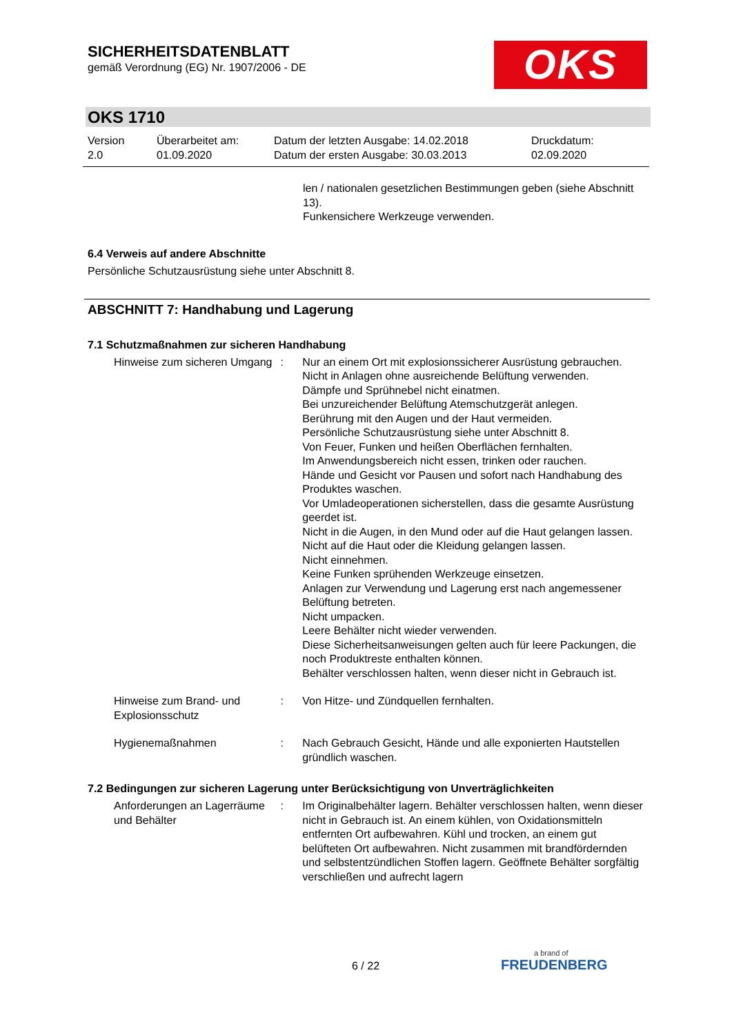SICHERHEITSDATENBLATT
gemäß Verordnung (EG) Nr. 1907/2006 - DE
OKS
OKS 1710
Version
2.0
Überarbeitet am:
01.09.2020
Datum der letzten Ausgabe: 14.02.2018
Datum der ersten Ausgabe: 30.03.2013
Druckdatum:
02.09.2020
len / nationalen gesetzlichen Bestimmungen geben (siehe Abschnitt 13).
Funkensichere Werkzeuge verwenden.
6.4 Verweis auf andere Abschnitte
Persönliche Schutzausrüstung siehe unter Abschnitt 8.
ABSCHNITT 7: Handhabung und Lagerung
7.1 Schutzmaßnahmen zur sicheren Handhabung
Hinweise zum sicheren Umgang
: Nur an einem Ort mit explosionssicherer Ausrüstung gebrauchen.
Nicht in Anlagen ohne ausreichende Belüftung verwenden.
Dämpfe und Sprühnebel nicht einatmen.
Bei unzureichender Belüftung Atemschutzgerät anlegen.
Berührung mit den Augen und der Haut vermeiden.
Persönliche Schutzausrüstung siehe unter Abschnitt 8.
Von Feuer, Funken und heißen Oberflächen fernhalten.
Im Anwendungsbereich nicht essen, trinken oder rauchen.
Hände und Gesicht vor Pausen und sofort nach Handhabung des Produktes waschen.
Vor Umladeoperationen sicherstellen, dass die gesamte Ausrüstung geerdet ist.
Nicht in die Augen, in den Mund oder auf die Haut gelangen lassen.
Nicht auf die Haut oder die Kleidung gelangen lassen.
Nicht einnehmen.
Keine Funken sprühenden Werkzeuge einsetzen.
Anlagen zur Verwendung und Lagerung erst nach angemessener Belüftung betreten.
Nicht umpacken.
Leere Behälter nicht wieder verwenden.
Diese Sicherheitsanweisungen gelten auch für leere Packungen, die noch Produktreste enthalten können.
Behälter verschlossen halten, wenn dieser nicht in Gebrauch ist.
Hinweise zum Brand- und Explosionsschutz
: Von Hitze- und Zündquellen fernhalten.
Hygienemaßnahmen : Nach Gebrauch Gesicht, Hände und alle exponierten Hautstellen gründlich waschen.
7.2 Bedingungen zur sicheren Lagerung unter Berücksichtigung von Unverträglichkeiten
Anforderungen an Lagerräume und Behälter
: Im Originalbehälter lagern. Behälter verschlossen halten, wenn dieser nicht in Gebrauch ist. An einem kühlen, von Oxidationsmitteln entfernten Ort aufbewahren. Kühl und trocken, an einem gut belüfteten Ort aufbewahren. Nicht zusammen mit brandfördernden und selbstentzündlichen Stoffen lagern. Geöffnete Behälter sorgfältig verschließen und aufrecht lagern
6 / 22
a brand of
FREUDENBERG